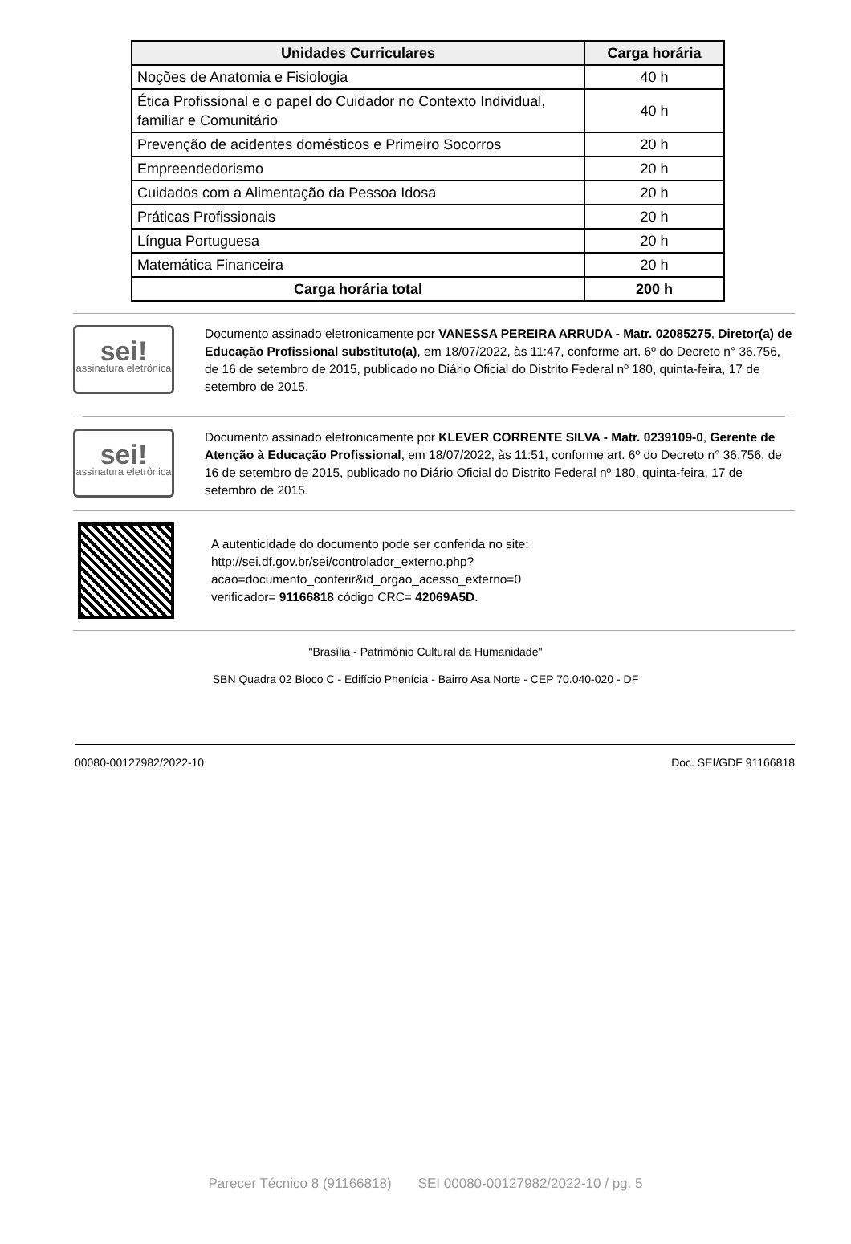| Unidades Curriculares | Carga horária |
| --- | --- |
| Noções de Anatomia e Fisiologia | 40 h |
| Ética Profissional e o papel do Cuidador no Contexto Individual, familiar e Comunitário | 40 h |
| Prevenção de acidentes domésticos e Primeiro Socorros | 20 h |
| Empreendedorismo | 20 h |
| Cuidados com a Alimentação da Pessoa Idosa | 20 h |
| Práticas Profissionais | 20 h |
| Língua Portuguesa | 20 h |
| Matemática Financeira | 20 h |
| Carga horária total | 200 h |
sei!
assinatura eletrônica
Documento assinado eletronicamente por VANESSA PEREIRA ARRUDA - Matr. 02085275, Diretor(a) de Educação Profissional substituto(a), em 18/07/2022, às 11:47, conforme art. 6º do Decreto n° 36.756, de 16 de setembro de 2015, publicado no Diário Oficial do Distrito Federal nº 180, quinta-feira, 17 de setembro de 2015.
sei!
assinatura eletrônica
Documento assinado eletronicamente por KLEVER CORRENTE SILVA - Matr. 0239109-0, Gerente de Atenção à Educação Profissional, em 18/07/2022, às 11:51, conforme art. 6º do Decreto n° 36.756, de 16 de setembro de 2015, publicado no Diário Oficial do Distrito Federal nº 180, quinta-feira, 17 de setembro de 2015.
A autenticidade do documento pode ser conferida no site:
http://sei.df.gov.br/sei/controlador_externo.php?
acao=documento_conferir&id_orgao_acesso_externo=0
verificador= 91166818 código CRC= 42069A5D.
"Brasília - Patrimônio Cultural da Humanidade"
SBN Quadra 02 Bloco C - Edifício Phenícia - Bairro Asa Norte - CEP 70.040-020 - DF
00080-00127982/2022-10 Doc. SEI/GDF 91166818
Parecer Técnico 8 (91166818) SEI 00080-00127982/2022-10 / pg. 5